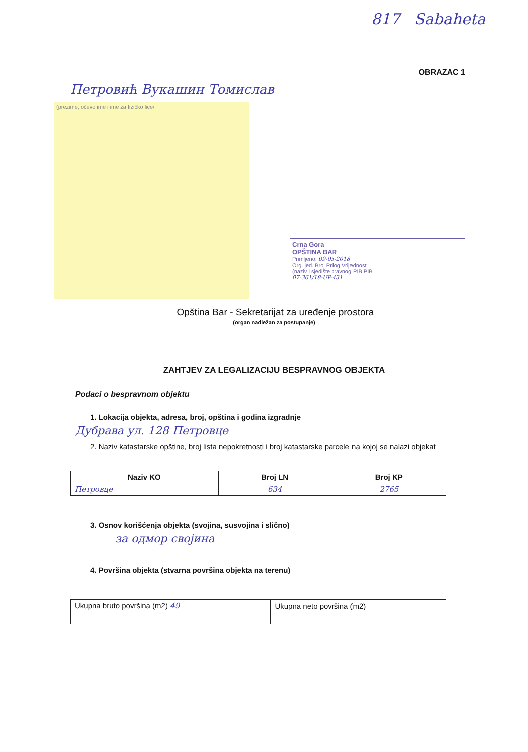817 Sabaheta
OBRAZAC 1
Петровић Вукашин Томислав
(prezime, očevo ime i ime za fizičko lice/
Crna Gora
OPŠTINA BAR
Primljeno: 09-05-2018
Org. jed. Broj Prilog Vrijednost
(naziv i sjedište pravnog PIB PIB
07-361/18-UP-431
Opština Bar - Sekretarijat za uređenje prostora
(organ nadležan za postupanje)
ZAHTJEV ZA LEGALIZACIJU BESPRAVNOG OBJEKTA
Podaci o bespravnom objektu
1. Lokacija objekta, adresa, broj, opština i godina izgradnje
Дубрава ул. 128 Петровце
2. Naziv katastarske opštine, broj lista nepokretnosti i broj katastarske parcele na kojoj se nalazi objekat
| Naziv KO | Broj LN | Broj KP |
| --- | --- | --- |
| Петровце | 634 | 2765 |
3. Osnov korišćenja objekta (svojina, susvojina i slično)
за одмор својина
4. Površina objekta (stvarna površina objekta na terenu)
| Ukupna bruto površina (m2) 49 | Ukupna neto površina (m2) |